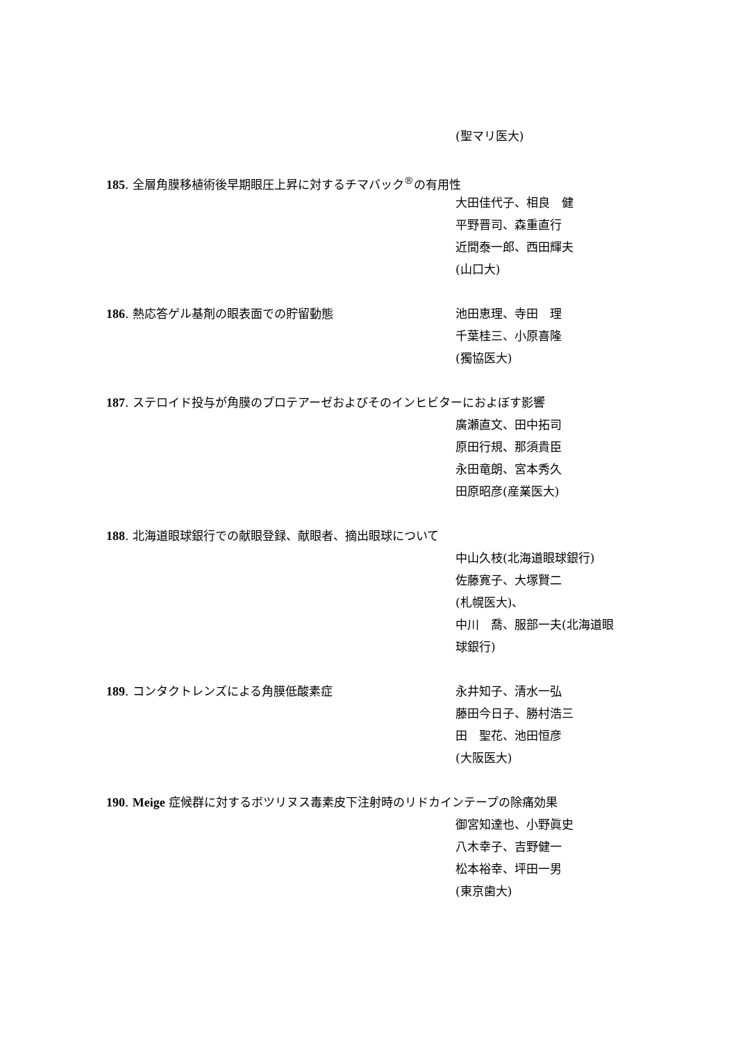(聖マリ医大)
185. 全層角膜移植術後早期眼圧上昇に対するチマバック<sup>®</sup>の有用性
大田佳代子、相良　健
平野晋司、森重直行
近間泰一郎、西田輝夫
(山口大)
186. 熱応答ゲル基剤の眼表面での貯留動態 池田恵理、寺田　理
千葉桂三、小原喜隆
(獨協医大)
187. ステロイド投与が角膜のプロテアーゼおよびそのインヒビターにおよぼす影響
廣瀬直文、田中拓司
原田行規、那須貴臣
永田竜朗、宮本秀久
田原昭彦(産業医大)
188. 北海道眼球銀行での献眼登録、献眼者、摘出眼球について
中山久枝(北海道眼球銀行)
佐藤寛子、大塚賢二
(札幌医大)、
中川　喬、服部一夫(北海道眼
球銀行)
189. コンタクトレンズによる角膜低酸素症 永井知子、清水一弘
藤田今日子、勝村浩三
田　聖花、池田恒彦
(大阪医大)
190. Meige 症候群に対するボツリヌス毒素皮下注射時のリドカインテープの除痛効果
御宮知達也、小野眞史
八木幸子、吉野健一
松本裕幸、坪田一男
(東京歯大)